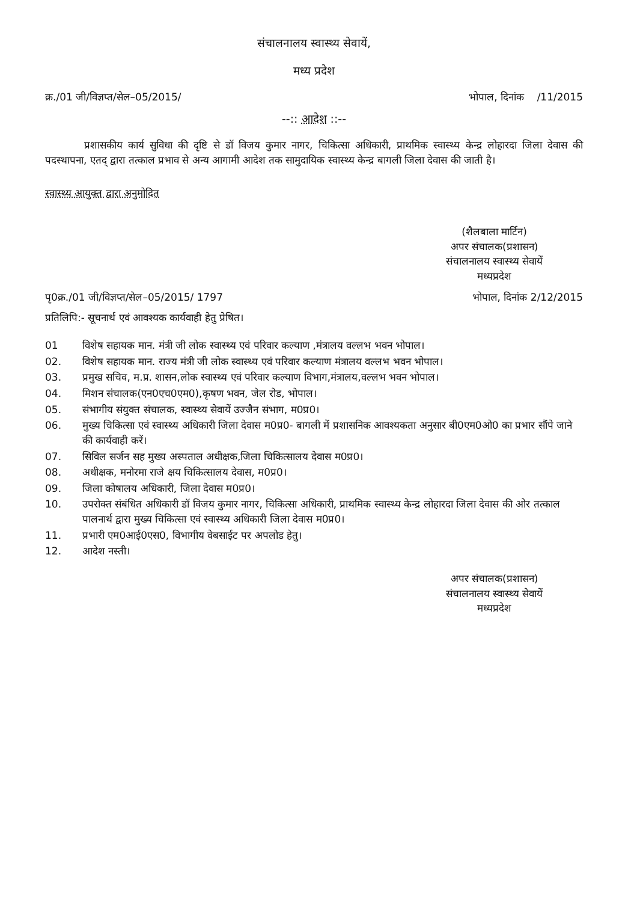संचालनालय स्वास्थ्य सेवायें,
मध्य प्रदेश
क्र./01 जी/विज्ञप्त/सेल–05/2015/ भोपाल, दिनांक /11/2015
--:: आदेश ::--
प्रशासकीय कार्य सुविधा की दृष्टि से डॉ विजय कुमार नागर, चिकित्सा अधिकारी, प्राथमिक स्वास्थ्य केन्द्र लोहारदा जिला देवास की पदस्थापना, एतद् द्वारा तत्काल प्रभाव से अन्य आगामी आदेश तक सामुदायिक स्वास्थ्य केन्द्र बागली जिला देवास की जाती है।
स्वास्थ्य आयुक्त द्वारा अनुमोदित
(शैलबाला मार्टिन)
अपर संचालक(प्रशासन)
संचालनालय स्वास्थ्य सेवायें
मध्यप्रदेश
पृ0क्र./01 जी/विज्ञप्त/सेल–05/2015/ 1797 भोपाल, दिनांक 2/12/2015
प्रतिलिपि:- सूचनार्थ एवं आवश्यक कार्यवाही हेतु प्रेषित।
| 01 | विशेष सहायक मान. मंत्री जी लोक स्वास्थ्य एवं परिवार कल्याण ,मंत्रालय वल्लभ भवन भोपाल। |
| 02. | विशेष सहायक मान. राज्य मंत्री जी लोक स्वास्थ्य एवं परिवार कल्याण मंत्रालय वल्लभ भवन भोपाल। |
| 03. | प्रमुख सचिव, म.प्र. शासन,लोक स्वास्थ्य एवं परिवार कल्याण विभाग,मंत्रालय,वल्लभ भवन भोपाल। |
| 04. | मिशन संचालक(एन0एच0एम0),कृषण भवन, जेल रोड, भोपाल। |
| 05. | संभागीय संयुक्त संचालक, स्वास्थ्य सेवायें उज्जैन संभाग, म0प्र0। |
| 06. | मुख्य चिकित्सा एवं स्वास्थ्य अधिकारी जिला देवास म0प्र0- बागली में प्रशासनिक आवश्यकता अनुसार बी0एम0ओ0 का प्रभार सौंपे जाने की कार्यवाही करें। |
| 07. | सिविल सर्जन सह मुख्य अस्पताल अधीक्षक,जिला चिकित्सालय देवास म0प्र0। |
| 08. | अधीक्षक, मनोरमा राजे क्षय चिकित्सालय देवास, म0प्र0। |
| 09. | जिला कोषालय अधिकारी, जिला देवास म0प्र0। |
| 10. | उपरोक्त संबंधित अधिकारी डॉ विजय कुमार नागर, चिकित्सा अधिकारी, प्राथमिक स्वास्थ्य केन्द्र लोहारदा जिला देवास की ओर तत्काल पालनार्थ द्वारा मुख्य चिकित्सा एवं स्वास्थ्य अधिकारी जिला देवास म0प्र0। |
| 11. | प्रभारी एम0आई0एस0, विभागीय वेबसाईट पर अपलोड हेतु। |
| 12. | आदेश नस्ती। |
अपर संचालक(प्रशासन)
संचालनालय स्वास्थ्य सेवायें
मध्यप्रदेश